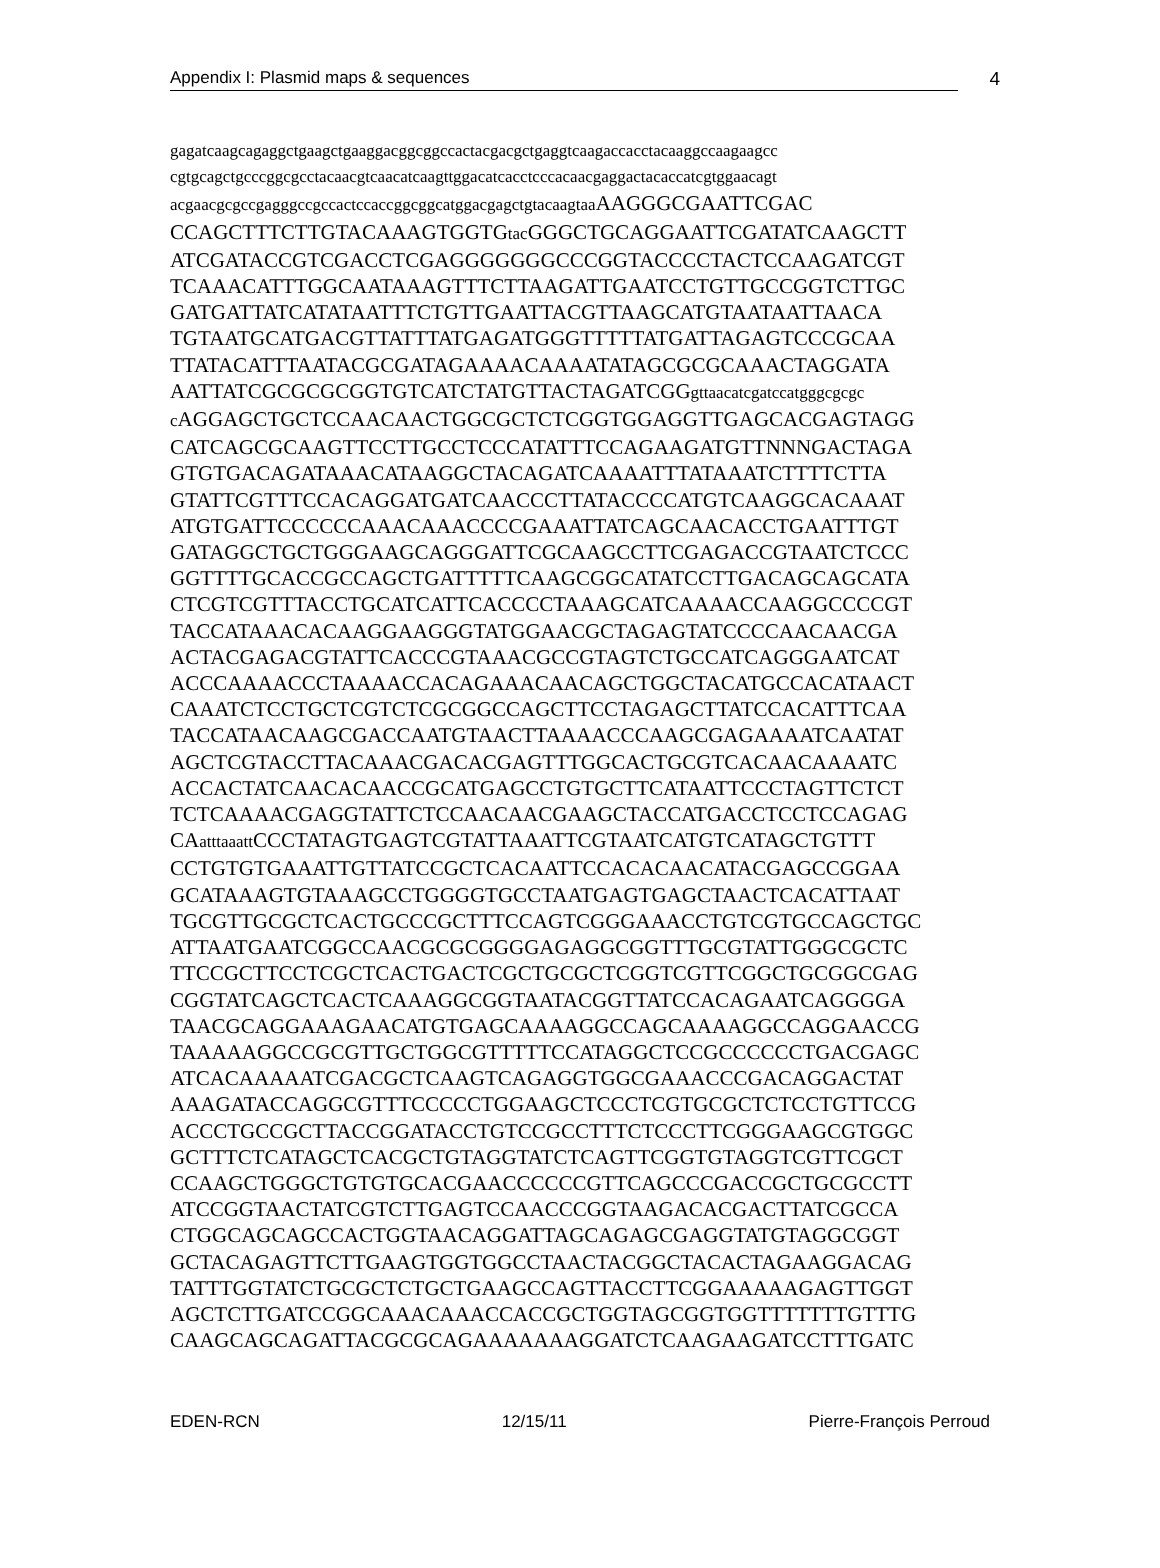Appendix I: Plasmid maps & sequences
4
gagatcaagcagaggctgaagctgaaggacggcggccactacgacgctgaggtcaagaccacctacaaggccaagaagcc
cgtgcagctgcccggcgcctacaacgtcaacatcaagttggacatcacctcccacaacgaggactacaccatcgtggaacagt
acgaacgcgccgagggccgccactccaccggcggcatggacgagctgtacaagtaa AAGGGCGAATTCGAC
CCAGCTTTCTTGTACAAAGTGGTGtac GGGCTGCAGGAATTCGATATCAAGCTT
ATCGATACCGTCGACCTCGAGGGGGGGCCCGGTACCCCTACTCCAAGATCGT
TCAAACATTTGGCAATAAAGTTTCTTAAGATTGAATCCTGTTGCCGGTCTTGC
GATGATTATCATATAATTTCTGTTGAATTACGTTAAGCATGTAATAATTAACA
TGTAATGCATGACGTTATTTATGAGATGGGTTTTTATGATTAGAGTCCCGCAA
TTATACATTTAATACGCGATAGAAAACAAAATATAGCGCGCAAACTAGGATA
AATTATCGCGCGCGGTGTCATCTATGTTACTAGATCGGgttaacatcgatccatgggcgcgc
c AGGAGCTGCTCCAACAACTGGCGCTCTCGGTGGAGGTTGAGCACGAGTAGG
CATCAGCGCAAGTTCCTTGCCTCCCATATTTCCAGAAGATGTTNNNGACTAGA
GTGTGACAGATAAACATAAGGCTACAGATCAAAATTTATAAATCTTTTCTTA
GTATTCGTTTCCACAGGATGATCAACCCTTATACCCCATGTCAAGGCACAAAT
ATGTGATTCCCCCCAAACAAACCCCGAAATTATCAGCAACACCTGAATTTGT
GATAGGCTGCTGGGAAGCAGGGATTCGCAAGCCTTCGAGACCGTAATCTCCC
GGTTTTGCACCGCCAGCTGATTTTTCAAGCGGCATATCCTTGACAGCAGCATA
CTCGTCGTTTACCTGCATCATTCACCCCTAAAGCATCAAAACCAAGGCCCCGT
TACCATAAACACAAGGAAGGGTATGGAACGCTAGAGTATCCCCAACAACGA
ACTACGAGACGTATTCACCCGTAAACGCCGTAGTCTGCCATCAGGGAATCAT
ACCCAAAACCCTAAAACCACAGAAACAACAGCTGGCTACATGCCACATAACT
CAAATCTCCTGCTCGTCTCGCGGCCAGCTTCCTAGAGCTTATCCACATTTCAA
TACCATAACAAGCGACCAATGTAACTTAAAACCCAAGCGAGAAAATCAATAT
AGCTCGTACCTTACAAACGACACGAGTTTGGCACTGCGTCACAACAAAATC
ACCACTATCAACACAACCGCATGAGCCTGTGCTTCATAATTCCCTAGTTCTCT
TCTCAAAACGAGGTATTCTCCAACAACGAAGCTACCATGACCTCCTCCAGAG
CAatttaaatt CCCTATAGTGAGTCGTATTAAATTCGTAATCATGTCATAGCTGTTT
CCTGTGTGAAATTGTTATCCGCTCACAATTCCACACAACATACGAGCCGGAA
GCATAAAGTGTAAAGCCTGGGGTGCCTAATGAGTGAGCTAACTCACATTAAT
TGCGTTGCGCTCACTGCCCGCTTTCCAGTCGGGAAACCTGTCGTGCCAGCTGC
ATTAATGAATCGGCCAACGCGCGGGGAGAGGCGGTTTGCGTATTGGGCGCTC
TTCCGCTTCCTCGCTCACTGACTCGCTGCGCTCGGTCGTTCGGCTGCGGCGAG
CGGTATCAGCTCACTCAAAGGCGGTAATACGGTTATCCACAGAATCAGGGGA
TAACGCAGGAAAGAACATGTGAGCAAAAGGCCAGCAAAAGGCCAGGAACCG
TAAAAAGGCCGCGTTGCTGGCGTTTTTCCATAGGCTCCGCCCCCCTGACGAGC
ATCACAAAAATCGACGCTCAAGTCAGAGGTGGCGAAACCCGACAGGACTAT
AAAGATACCAGGCGTTTCCCCCTGGAAGCTCCCTCGTGCGCTCTCCTGTTCCG
ACCCTGCCGCTTACCGGATACCTGTCCGCCTTTCTCCCTTCGGGAAGCGTGGC
GCTTTCTCATAGCTCACGCTGTAGGTATCTCAGTTCGGTGTAGGTCGTTCGCT
CCAAGCTGGGCTGTGTGCACGAACCCCCCGTTCAGCCCGACCGCTGCGCCTT
ATCCGGTAACTATCGTCTTGAGTCCAACCCGGTAAGACACGACTTATCGCCA
CTGGCAGCAGCCACTGGTAACAGGATTAGCAGAGCGAGGTATGTAGGCGGT
GCTACAGAGTTCTTGAAGTGGTGGCCTAACTACGGCTACACTAGAAGGACAG
TATTTGGTATCTGCGCTCTGCTGAAGCCAGTTACCTTCGGAAAAAGAGTTGGT
AGCTCTTGATCCGGCAAACAAACCACCGCTGGTAGCGGTGGTTTTTTTGTTTG
CAAGCAGCAGATTACGCGCAGAAAAAAAGGATCTCAAGAAGATCCTTTGATC
EDEN-RCN 12/15/11 Pierre-François Perroud